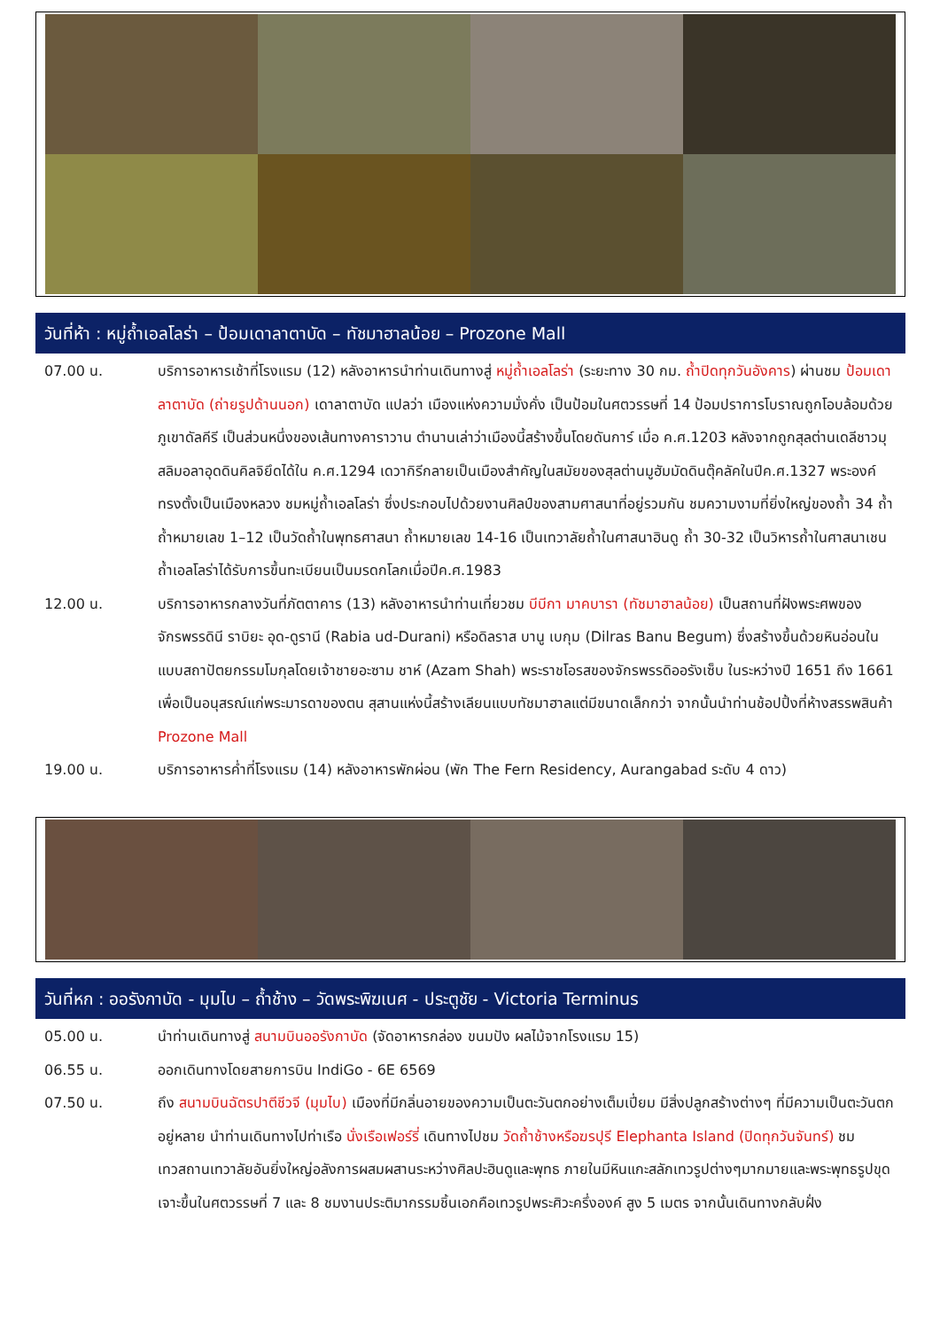วันที่ห้า : หมู่ถ้ำเอลโลร่า – ป้อมเดาลาตาบัด – ทัชมาฮาลน้อย – Prozone Mall
07.00 น. บริการอาหารเช้าที่โรงแรม (12) หลังอาหารนำท่านเดินทางสู่ หมู่ถ้ำเอลโลร่า (ระยะทาง 30 กม. ถ้ำปิดทุกวันอังคาร) ผ่านชม ป้อมเดาลาตาบัด (ถ่ายรูปด้านนอก) เดาลาตาบัด แปลว่า เมืองแห่งความมั่งคั่ง เป็นป้อมในศตวรรษที่ 14 ป้อมปราการโบราณถูกโอบล้อมด้วยภูเขาดัลคีรี เป็นส่วนหนึ่งของเส้นทางคาราวาน ตำนานเล่าว่าเมืองนี้สร้างขึ้นโดยดันการ์ เมื่อ ค.ศ.1203 หลังจากถูกสุลต่านเดลีชาวมุสลิมอลาอุดดินคิลจิยึดได้ใน ค.ศ.1294 เดวากิรีกลายเป็นเมืองสำคัญในสมัยของสุลต่านมูฮัมมัดดินตุ๊คลัคในปีค.ศ.1327 พระองค์ทรงตั้งเป็นเมืองหลวง ชมหมู่ถ้ำเอลโลร่า ซึ่งประกอบไปด้วยงานศิลป์ของสามศาสนาที่อยู่รวมกัน ชมความงามที่ยิ่งใหญ่ของถ้ำ 34 ถ้ำ ถ้ำหมายเลข 1–12 เป็นวัดถ้ำในพุทธศาสนา ถ้ำหมายเลข 14-16 เป็นเทวาลัยถ้ำในศาสนาฮินดู ถ้ำ 30-32 เป็นวิหารถ้ำในศาสนาเชน ถ้ำเอลโลร่าได้รับการขึ้นทะเบียนเป็นมรดกโลกเมื่อปีค.ศ.1983
12.00 น. บริการอาหารกลางวันที่ภัตตาคาร (13) หลังอาหารนำท่านเที่ยวชม บีบีกา มาคบารา (ทัชมาฮาลน้อย) เป็นสถานที่ฝังพระศพของจักรพรรดินี ราบิยะ อุด-ดูรานี (Rabia ud-Durani) หรือดิลราส บานู เบกุม (Dilras Banu Begum) ซึ่งสร้างขึ้นด้วยหินอ่อนในแบบสถาปัตยกรรมโมกุลโดยเจ้าชายอะซาม ชาห์ (Azam Shah) พระราชโอรสของจักรพรรดิออรังเซ็บ ในระหว่างปี 1651 ถึง 1661 เพื่อเป็นอนุสรณ์แก่พระมารดาของตน สุสานแห่งนี้สร้างเลียนแบบทัชมาฮาลแต่มีขนาดเล็กกว่า จากนั้นนำท่านช้อปปิ้งที่ห้างสรรพสินค้า Prozone Mall
19.00 น. บริการอาหารค่ำที่โรงแรม (14) หลังอาหารพักผ่อน (พัก The Fern Residency, Aurangabad ระดับ 4 ดาว)
วันที่หก : ออรังกาบัด - มุมไบ – ถ้ำช้าง – วัดพระพิฆเนศ - ประตูชัย - Victoria Terminus
05.00 น. นำท่านเดินทางสู่ สนามบินออรังกาบัด (จัดอาหารกล่อง ขนมปัง ผลไม้จากโรงแรม 15)
06.55 น. ออกเดินทางโดยสายการบิน IndiGo - 6E 6569
07.50 น. ถึง สนามบินฉัตรปาตีชีวจี (มุมไบ) เมืองที่มีกลิ่นอายของความเป็นตะวันตกอย่างเต็มเปี่ยม มีสิ่งปลูกสร้างต่างๆ ที่มีความเป็นตะวันตกอยู่หลาย นำท่านเดินทางไปท่าเรือ นั่งเรือเฟอร์รี่ เดินทางไปชม วัดถ้ำช้างหรือฆรปุรี Elephanta Island (ปิดทุกวันจันทร์) ชมเทวสถานเทวาลัยอันยิ่งใหญ่อลังการผสมผสานระหว่างศิลปะฮินดูและพุทธ ภายในมีหินแกะสลักเทวรูปต่างๆมากมายและพระพุทธรูปขุดเจาะขึ้นในศตวรรษที่ 7 และ 8 ชมงานประติมากรรมชิ้นเอกคือเทวรูปพระศิวะครึ่งองค์ สูง 5 เมตร จากนั้นเดินทางกลับฝั่ง